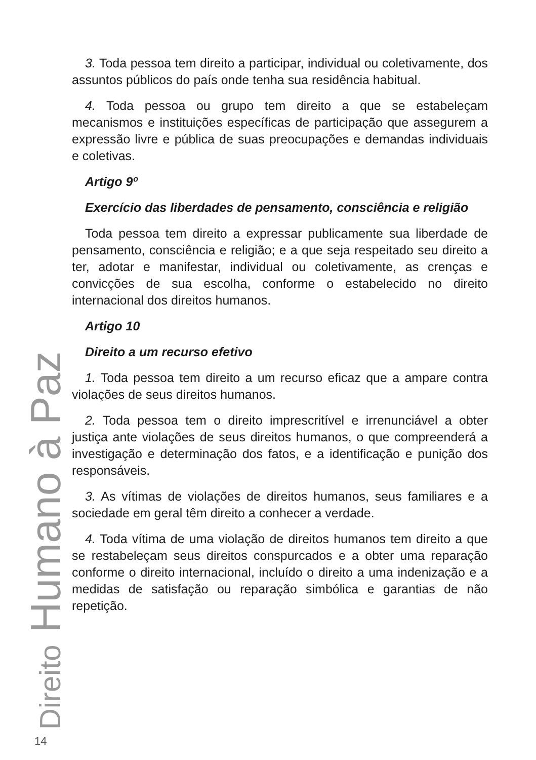Direito Humano à Paz
3. Toda pessoa tem direito a participar, individual ou coletivamente, dos assuntos públicos do país onde tenha sua residência habitual.
4. Toda pessoa ou grupo tem direito a que se estabeleçam mecanismos e instituições específicas de participação que assegurem a expressão livre e pública de suas preocupações e demandas individuais e coletivas.
Artigo 9º
Exercício das liberdades de pensamento, consciência e religião
Toda pessoa tem direito a expressar publicamente sua liberdade de pensamento, consciência e religião; e a que seja respeitado seu direito a ter, adotar e manifestar, individual ou coletivamente, as crenças e convicções de sua escolha, conforme o estabelecido no direito internacional dos direitos humanos.
Artigo 10
Direito a um recurso efetivo
1. Toda pessoa tem direito a um recurso eficaz que a ampare contra violações de seus direitos humanos.
2. Toda pessoa tem o direito imprescritível e irrenunciável a obter justiça ante violações de seus direitos humanos, o que compreenderá a investigação e determinação dos fatos, e a identificação e punição dos responsáveis.
3. As vítimas de violações de direitos humanos, seus familiares e a sociedade em geral têm direito a conhecer a verdade.
4. Toda vítima de uma violação de direitos humanos tem direito a que se restabeleçam seus direitos conspurcados e a obter uma reparação conforme o direito internacional, incluído o direito a uma indenização e a medidas de satisfação ou reparação simbólica e garantias de não repetição.
14